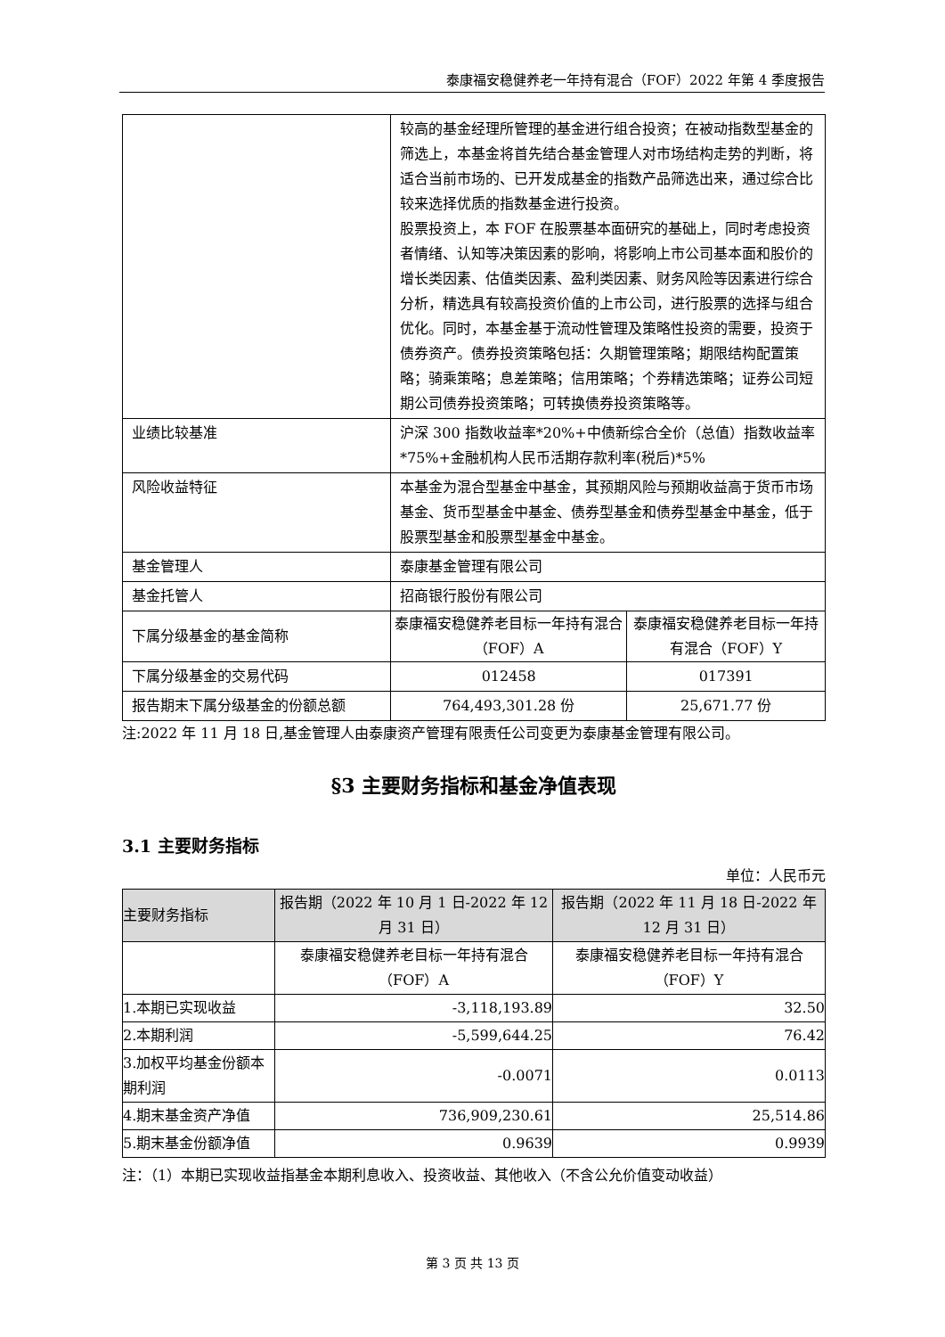泰康福安稳健养老一年持有混合（FOF）2022 年第 4 季度报告
| | 较高的基金经理所管理的基金进行组合投资；在被动指数型基金的筛选上，本基金将首先结合基金管理人对市场结构走势的判断，将适合当前市场的、已开发成基金的指数产品筛选出来，通过综合比较来选择优质的指数基金进行投资。 股票投资上，本 FOF 在股票基本面研究的基础上，同时考虑投资者情绪、认知等决策因素的影响，将影响上市公司基本面和股价的增长类因素、估值类因素、盈利类因素、财务风险等因素进行综合分析，精选具有较高投资价值的上市公司，进行股票的选择与组合优化。同时，本基金基于流动性管理及策略性投资的需要，投资于债券资产。债券投资策略包括：久期管理策略；期限结构配置策略；骑乘策略；息差策略；信用策略；个券精选策略；证券公司短期公司债券投资策略；可转换债券投资策略等。 | |
| 业绩比较基准 | 沪深 300 指数收益率*20%+中债新综合全价（总值）指数收益率*75%+金融机构人民币活期存款利率(税后)*5% | |
| 风险收益特征 | 本基金为混合型基金中基金，其预期风险与预期收益高于货币市场基金、货币型基金中基金、债券型基金和债券型基金中基金，低于股票型基金和股票型基金中基金。 | |
| 基金管理人 | 泰康基金管理有限公司 | |
| 基金托管人 | 招商银行股份有限公司 | |
| 下属分级基金的基金简称 | 泰康福安稳健养老目标一年持有混合（FOF）A | 泰康福安稳健养老目标一年持有混合（FOF）Y |
| 下属分级基金的交易代码 | 012458 | 017391 |
| 报告期末下属分级基金的份额总额 | 764,493,301.28 份 | 25,671.77 份 |
注:2022 年 11 月 18 日,基金管理人由泰康资产管理有限责任公司变更为泰康基金管理有限公司。
§3 主要财务指标和基金净值表现
3.1 主要财务指标
单位：人民币元
| 主要财务指标 | 报告期（2022 年 10 月 1 日-2022 年 12 月 31 日） | 报告期（2022 年 11 月 18 日-2022 年 12 月 31 日） |
| --- | --- | --- |
| | 泰康福安稳健养老目标一年持有混合（FOF）A | 泰康福安稳健养老目标一年持有混合（FOF）Y |
| 1.本期已实现收益 | -3,118,193.89 | 32.50 |
| 2.本期利润 | -5,599,644.25 | 76.42 |
| 3.加权平均基金份额本期利润 | -0.0071 | 0.0113 |
| 4.期末基金资产净值 | 736,909,230.61 | 25,514.86 |
| 5.期末基金份额净值 | 0.9639 | 0.9939 |
注：（1）本期已实现收益指基金本期利息收入、投资收益、其他收入（不含公允价值变动收益）
第 3 页 共 13 页